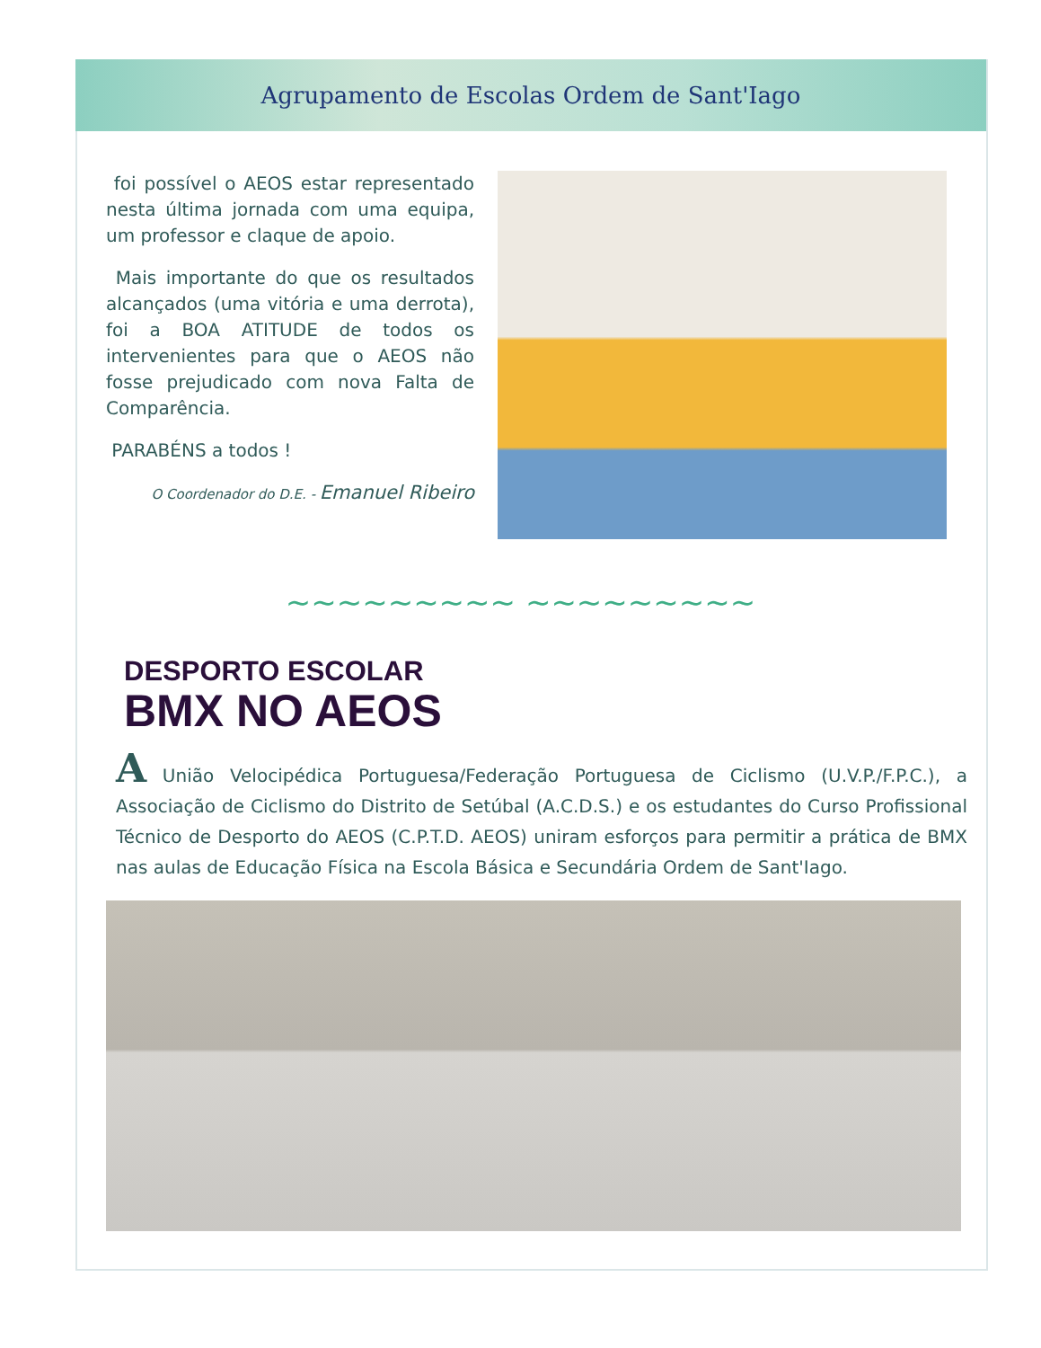Agrupamento de Escolas Ordem de Sant'Iago
foi possível o AEOS estar representado nesta última jornada com uma equipa, um professor e claque de apoio.
Mais importante do que os resultados alcançados (uma vitória e uma derrota), foi a BOA ATITUDE de todos os intervenientes para que o AEOS não fosse prejudicado com nova Falta de Comparência.
PARABÉNS a todos !
O Coordenador do D.E. - Emanuel Ribeiro
~~~~~~~~~ ~~~~~~~~~
DESPORTO ESCOLAR
BMX NO AEOS
A União Velocipédica Portuguesa/Federação Portuguesa de Ciclismo (U.V.P./F.P.C.), a Associação de Ciclismo do Distrito de Setúbal (A.C.D.S.) e os estudantes do Curso Profissional Técnico de Desporto do AEOS (C.P.T.D. AEOS) uniram esforços para permitir a prática de BMX nas aulas de Educação Física na Escola Básica e Secundária Ordem de Sant'Iago.